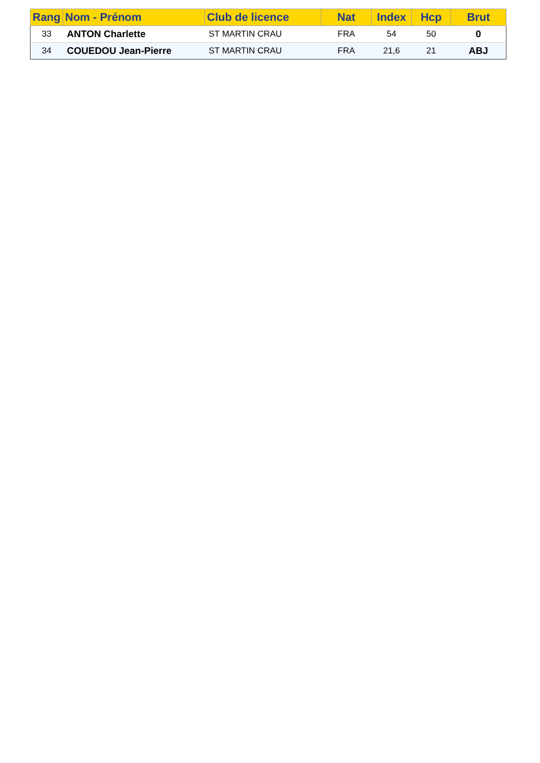| Rang | Nom - Prénom | Club de licence | Nat | Index | Hcp | Brut |
| --- | --- | --- | --- | --- | --- | --- |
| 33 | ANTON Charlette | ST MARTIN CRAU | FRA | 54 | 50 | 0 |
| 34 | COUEDOU Jean-Pierre | ST MARTIN CRAU | FRA | 21,6 | 21 | ABJ |